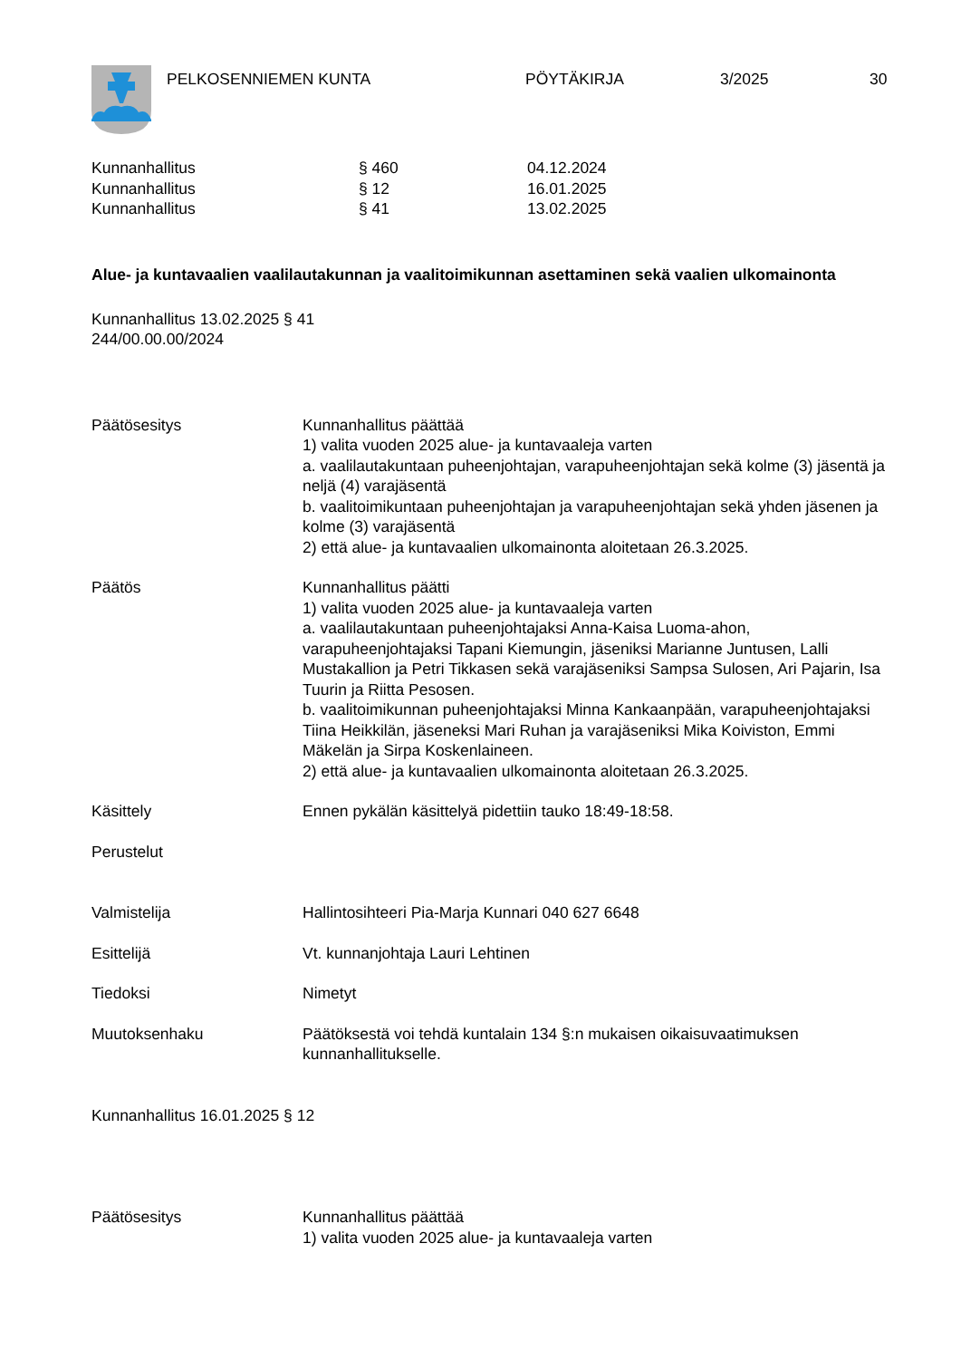PELKOSENNIEMEN KUNTA PÖYTÄKIRJA 3/2025 30
Kunnanhallitus § 460 04.12.2024
Kunnanhallitus § 12 16.01.2025
Kunnanhallitus § 41 13.02.2025
Alue- ja kuntavaalien vaalilautakunnan ja vaalitoimikunnan asettaminen sekä vaalien ulkomainonta
Kunnanhallitus 13.02.2025 § 41
244/00.00.00/2024
Päätösesitys Kunnanhallitus päättää
1) valita vuoden 2025 alue- ja kuntavaaleja varten
a. vaalilautakuntaan puheenjohtajan, varapuheenjohtajan sekä kolme (3) jäsentä ja neljä (4) varajäsentä
b. vaalitoimikuntaan puheenjohtajan ja varapuheenjohtajan sekä yhden jäsenen ja kolme (3) varajäsentä
2) että alue- ja kuntavaalien ulkomainonta aloitetaan 26.3.2025.
Päätös Kunnanhallitus päätti
1) valita vuoden 2025 alue- ja kuntavaaleja varten
a. vaalilautakuntaan puheenjohtajaksi Anna-Kaisa Luoma-ahon, varapuheenjohtajaksi Tapani Kiemungin, jäseniksi Marianne Juntusen, Lalli Mustakallion ja Petri Tikkasen sekä varajäseniksi Sampsa Sulosen, Ari Pajarin, Isa Tuurin ja Riitta Pesosen.
b. vaalitoimikunnan puheenjohtajaksi Minna Kankaanpään, varapuheenjohtajaksi Tiina Heikkilän, jäseneksi Mari Ruhan ja varajäseniksi Mika Koiviston, Emmi Mäkelän ja Sirpa Koskenlaineen.
2) että alue- ja kuntavaalien ulkomainonta aloitetaan 26.3.2025.
Käsittely Ennen pykälän käsittelyä pidettiin tauko 18:49-18:58.
Perustelut
Valmistelija Hallintosihteeri Pia-Marja Kunnari 040 627 6648
Esittelijä Vt. kunnanjohtaja Lauri Lehtinen
Tiedoksi Nimetyt
Muutoksenhaku Päätöksestä voi tehdä kuntalain 134 §:n mukaisen oikaisuvaatimuksen kunnanhallitukselle.
Kunnanhallitus 16.01.2025 § 12
Päätösesitys Kunnanhallitus päättää
1) valita vuoden 2025 alue- ja kuntavaaleja varten